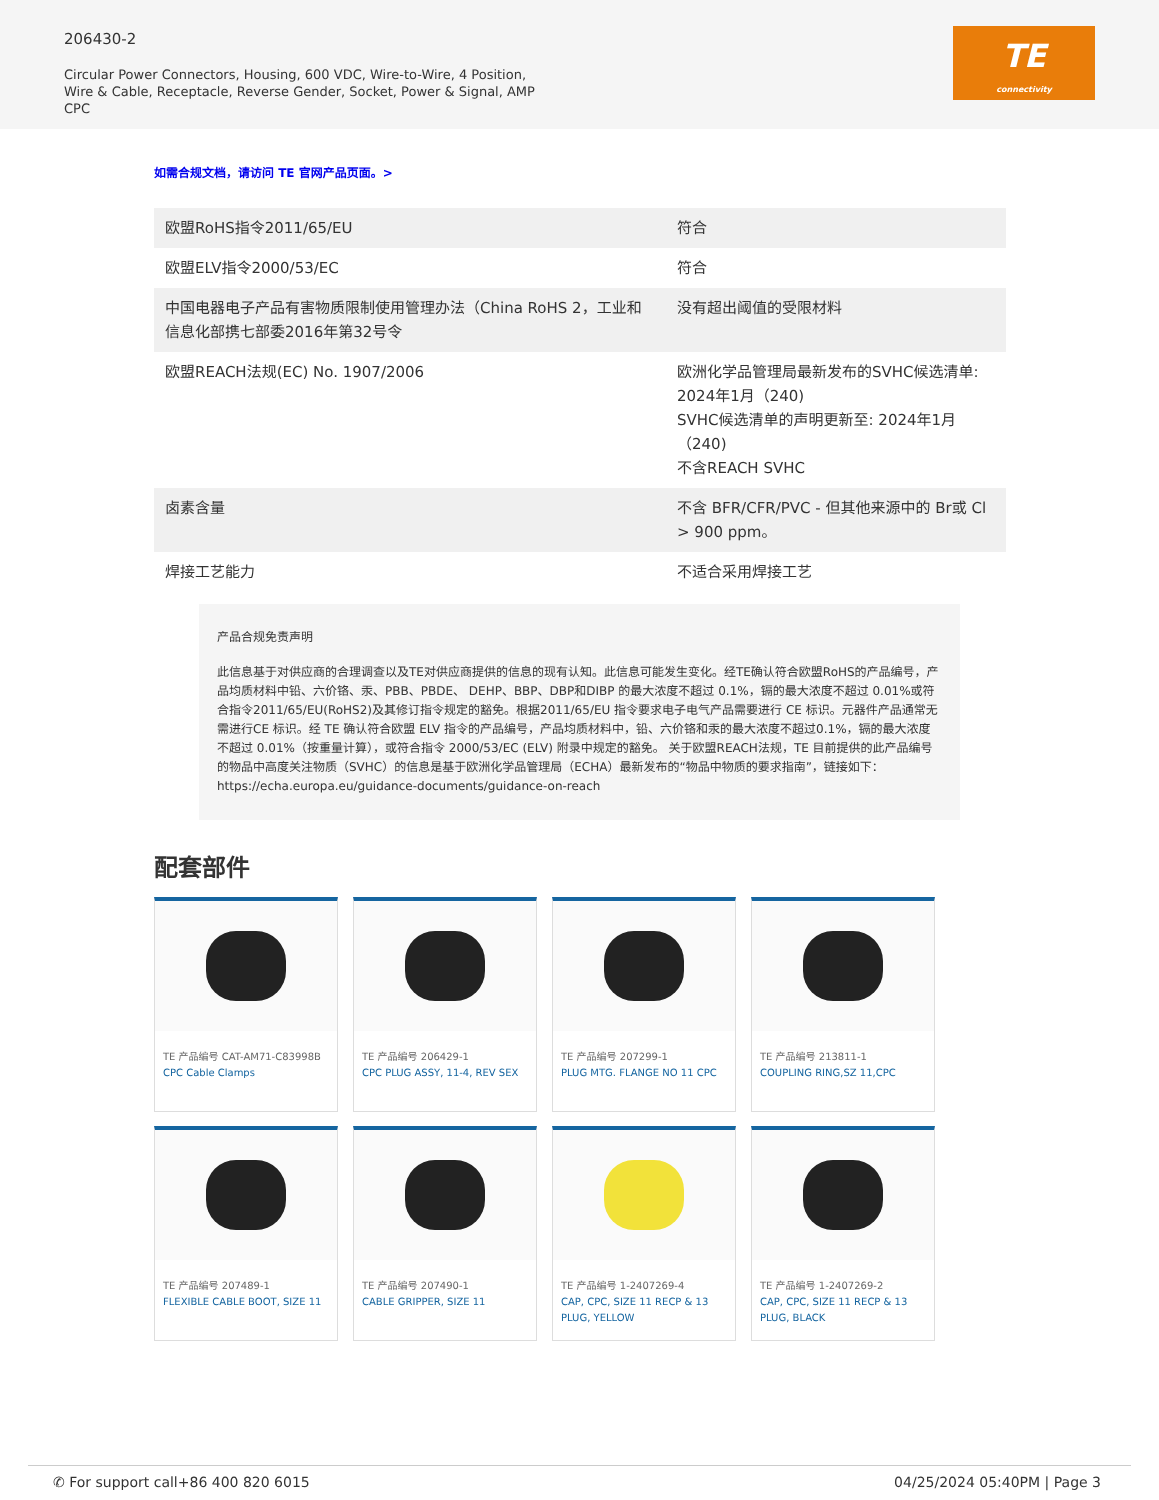206430-2
Circular Power Connectors, Housing, 600 VDC, Wire-to-Wire, 4 Position, Wire & Cable, Receptacle, Reverse Gender, Socket, Power & Signal, AMP CPC
TE
connectivity
如需合规文档，请访问 TE 官网产品页面。>
| 欧盟RoHS指令2011/65/EU | 符合 |
| 欧盟ELV指令2000/53/EC | 符合 |
| 中国电器电子产品有害物质限制使用管理办法（China RoHS 2，工业和信息化部携七部委2016年第32号令 | 没有超出阈值的受限材料 |
| 欧盟REACH法规(EC) No. 1907/2006 | 欧洲化学品管理局最新发布的SVHC候选清单: 2024年1月（240) SVHC候选清单的声明更新至: 2024年1月（240) 不含REACH SVHC |
| 卤素含量 | 不含 BFR/CFR/PVC - 但其他来源中的 Br或 Cl > 900 ppm。 |
| 焊接工艺能力 | 不适合采用焊接工艺 |
产品合规免责声明
此信息基于对供应商的合理调查以及TE对供应商提供的信息的现有认知。此信息可能发生变化。经TE确认符合欧盟RoHS的产品编号，产品均质材料中铅、六价铬、汞、PBB、PBDE、 DEHP、BBP、DBP和DIBP 的最大浓度不超过 0.1%，镉的最大浓度不超过 0.01%或符合指令2011/65/EU(RoHS2)及其修订指令规定的豁免。根据2011/65/EU 指令要求电子电气产品需要进行 CE 标识。元器件产品通常无需进行CE 标识。经 TE 确认符合欧盟 ELV 指令的产品编号，产品均质材料中，铅、六价铬和汞的最大浓度不超过0.1%，镉的最大浓度不超过 0.01%（按重量计算），或符合指令 2000/53/EC (ELV) 附录中规定的豁免。 关于欧盟REACH法规，TE 目前提供的此产品编号的物品中高度关注物质（SVHC）的信息是基于欧洲化学品管理局（ECHA）最新发布的“物品中物质的要求指南”，链接如下：https://echa.europa.eu/guidance-documents/guidance-on-reach
配套部件
TE 产品编号 CAT-AM71-C83998B
CPC Cable Clamps
TE 产品编号 206429-1
CPC PLUG ASSY, 11-4, REV SEX
TE 产品编号 207299-1
PLUG MTG. FLANGE NO 11 CPC
TE 产品编号 213811-1
COUPLING RING,SZ 11,CPC
TE 产品编号 207489-1
FLEXIBLE CABLE BOOT, SIZE 11
TE 产品编号 207490-1
CABLE GRIPPER, SIZE 11
TE 产品编号 1-2407269-4
CAP, CPC, SIZE 11 RECP & 13 PLUG, YELLOW
TE 产品编号 1-2407269-2
CAP, CPC, SIZE 11 RECP & 13 PLUG, BLACK
✆ For support call+86 400 820 6015 04/25/2024 05:40PM | Page 3